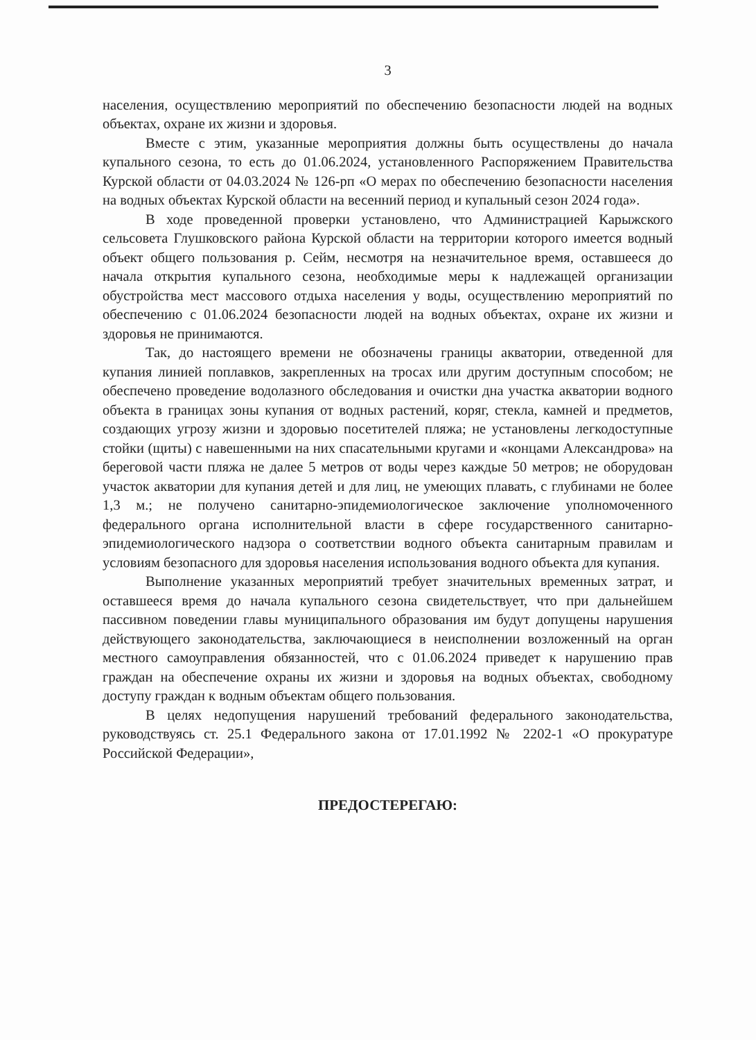3
населения, осуществлению мероприятий по обеспечению безопасности людей на водных объектах, охране их жизни и здоровья.
Вместе с этим, указанные мероприятия должны быть осуществлены до начала купального сезона, то есть до 01.06.2024, установленного Распоряжением Правительства Курской области от 04.03.2024 № 126-рп «О мерах по обеспечению безопасности населения на водных объектах Курской области на весенний период и купальный сезон 2024 года».
В ходе проведенной проверки установлено, что Администрацией Карыжского сельсовета Глушковского района Курской области на территории которого имеется водный объект общего пользования р. Сейм, несмотря на незначительное время, оставшееся до начала открытия купального сезона, необходимые меры к надлежащей организации обустройства мест массового отдыха населения у воды, осуществлению мероприятий по обеспечению с 01.06.2024 безопасности людей на водных объектах, охране их жизни и здоровья не принимаются.
Так, до настоящего времени не обозначены границы акватории, отведенной для купания линией поплавков, закрепленных на тросах или другим доступным способом; не обеспечено проведение водолазного обследования и очистки дна участка акватории водного объекта в границах зоны купания от водных растений, коряг, стекла, камней и предметов, создающих угрозу жизни и здоровью посетителей пляжа; не установлены легкодоступные стойки (щиты) с навешенными на них спасательными кругами и «концами Александрова» на береговой части пляжа не далее 5 метров от воды через каждые 50 метров; не оборудован участок акватории для купания детей и для лиц, не умеющих плавать, с глубинами не более 1,3 м.; не получено санитарно-эпидемиологическое заключение уполномоченного федерального органа исполнительной власти в сфере государственного санитарно-эпидемиологического надзора о соответствии водного объекта санитарным правилам и условиям безопасного для здоровья населения использования водного объекта для купания.
Выполнение указанных мероприятий требует значительных временных затрат, и оставшееся время до начала купального сезона свидетельствует, что при дальнейшем пассивном поведении главы муниципального образования им будут допущены нарушения действующего законодательства, заключающиеся в неисполнении возложенный на орган местного самоуправления обязанностей, что с 01.06.2024 приведет к нарушению прав граждан на обеспечение охраны их жизни и здоровья на водных объектах, свободному доступу граждан к водным объектам общего пользования.
В целях недопущения нарушений требований федерального законодательства, руководствуясь ст. 25.1 Федерального закона от 17.01.1992 № 2202-1 «О прокуратуре Российской Федерации»,
ПРЕДОСТЕРЕГАЮ: